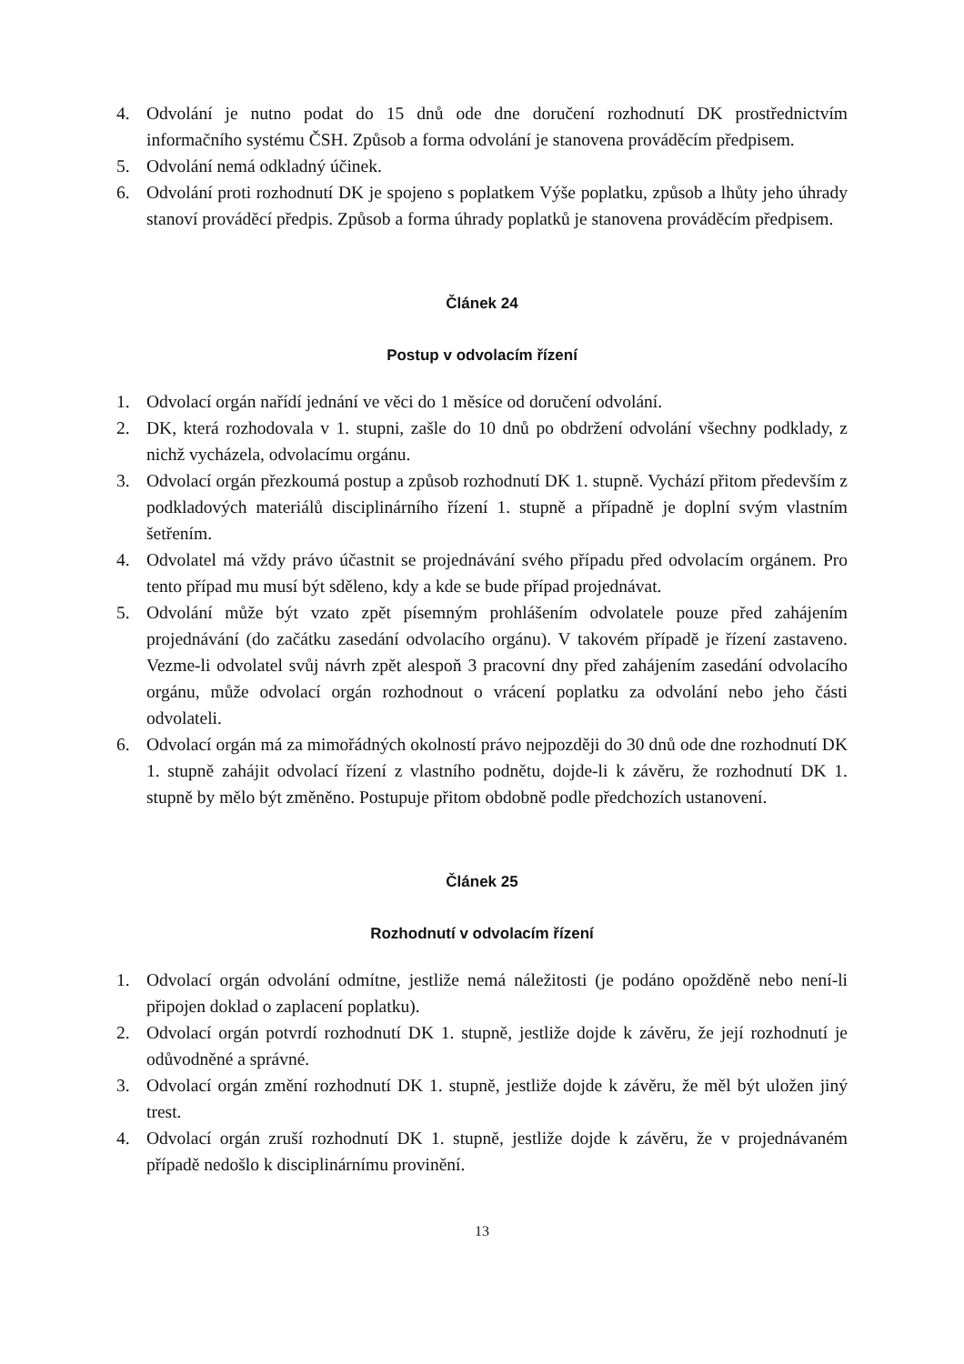4. Odvolání je nutno podat do 15 dnů ode dne doručení rozhodnutí DK prostřednictvím informačního systému ČSH. Způsob a forma odvolání je stanovena prováděcím předpisem.
5. Odvolání nemá odkladný účinek.
6. Odvolání proti rozhodnutí DK je spojeno s poplatkem Výše poplatku, způsob a lhůty jeho úhrady stanoví prováděcí předpis. Způsob a forma úhrady poplatků je stanovena prováděcím předpisem.
Článek 24
Postup v odvolacím řízení
1. Odvolací orgán nařídí jednání ve věci do 1 měsíce od doručení odvolání.
2. DK, která rozhodovala v 1. stupni, zašle do 10 dnů po obdržení odvolání všechny podklady, z nichž vycházela, odvolacímu orgánu.
3. Odvolací orgán přezkoumá postup a způsob rozhodnutí DK 1. stupně. Vychází přitom především z podkladových materiálů disciplinárního řízení 1. stupně a případně je doplní svým vlastním šetřením.
4. Odvolatel má vždy právo účastnit se projednávání svého případu před odvolacím orgánem. Pro tento případ mu musí být sděleno, kdy a kde se bude případ projednávat.
5. Odvolání může být vzato zpět písemným prohlášením odvolatele pouze před zahájením projednávání (do začátku zasedání odvolacího orgánu). V takovém případě je řízení zastaveno. Vezme-li odvolatel svůj návrh zpět alespoň 3 pracovní dny před zahájením zasedání odvolacího orgánu, může odvolací orgán rozhodnout o vrácení poplatku za odvolání nebo jeho části odvolateli.
6. Odvolací orgán má za mimořádných okolností právo nejpozději do 30 dnů ode dne rozhodnutí DK 1. stupně zahájit odvolací řízení z vlastního podnětu, dojde-li k závěru, že rozhodnutí DK 1. stupně by mělo být změněno. Postupuje přitom obdobně podle předchozích ustanovení.
Článek 25
Rozhodnutí v odvolacím řízení
1. Odvolací orgán odvolání odmítne, jestliže nemá náležitosti (je podáno opožděně nebo není-li připojen doklad o zaplacení poplatku).
2. Odvolací orgán potvrdí rozhodnutí DK 1. stupně, jestliže dojde k závěru, že její rozhodnutí je odůvodněné a správné.
3. Odvolací orgán změní rozhodnutí DK 1. stupně, jestliže dojde k závěru, že měl být uložen jiný trest.
4. Odvolací orgán zruší rozhodnutí DK 1. stupně, jestliže dojde k závěru, že v projednávaném případě nedošlo k disciplinárnímu provinění.
13